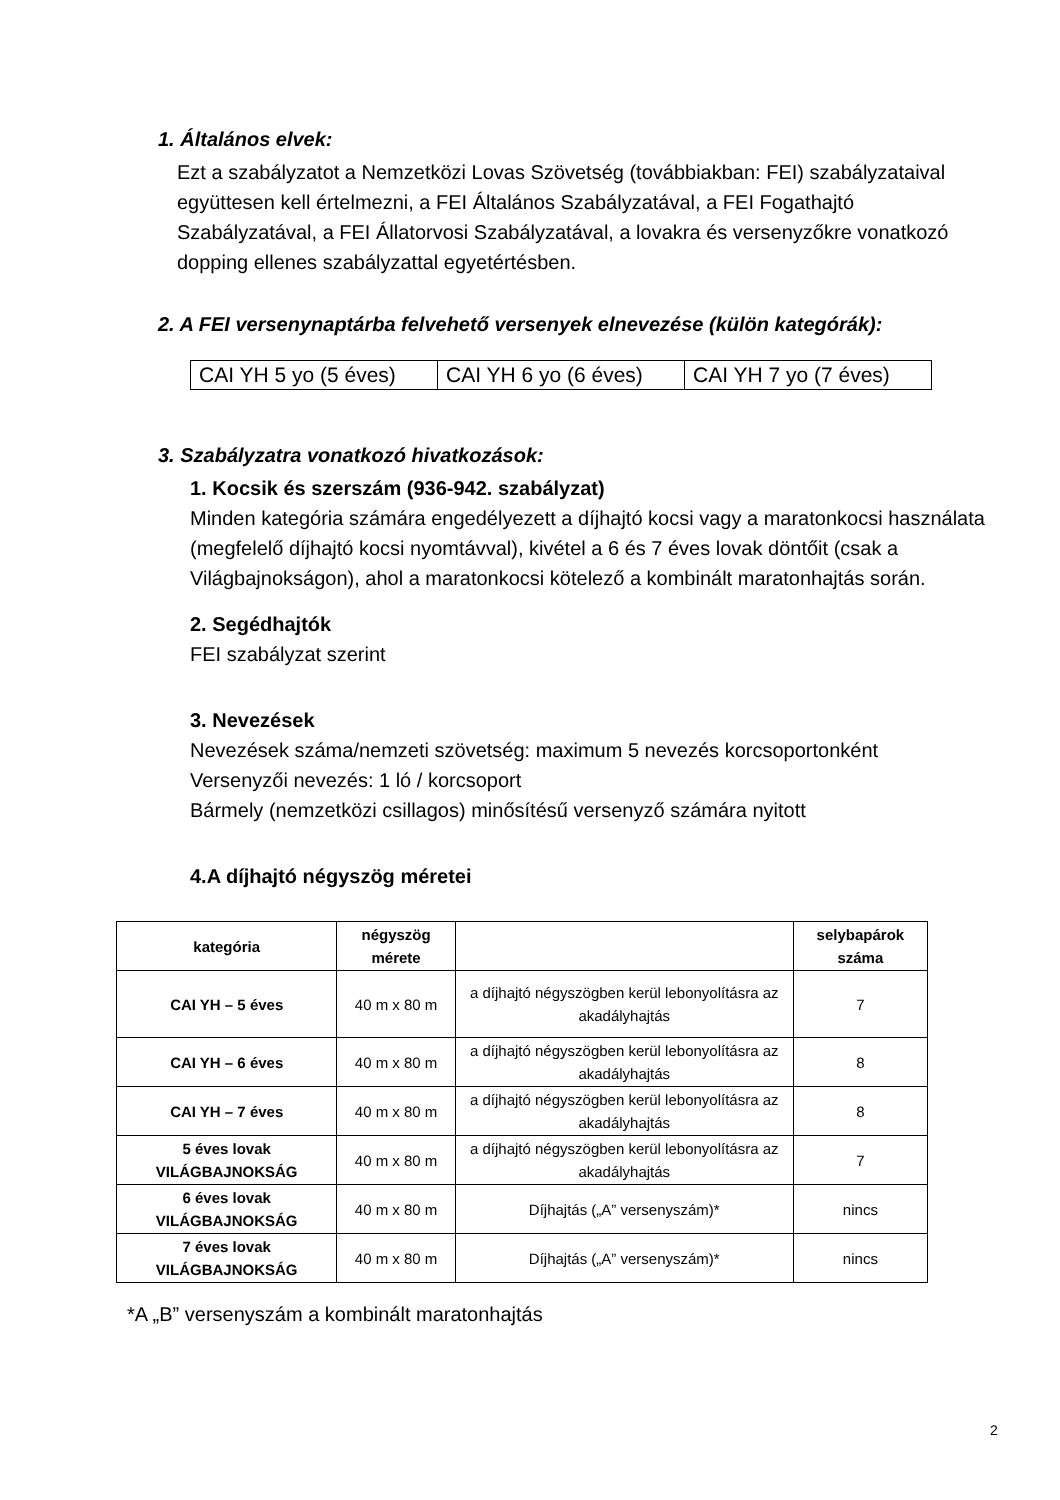1. Általános elvek:
Ezt a szabályzatot a Nemzetközi Lovas Szövetség (továbbiakban: FEI) szabályzataival együttesen kell értelmezni, a FEI Általános Szabályzatával, a FEI Fogathajtó Szabályzatával, a FEI Állatorvosi Szabályzatával, a lovakra és versenyzőkre vonatkozó dopping ellenes szabályzattal egyetértésben.
2. A FEI versenynaptárba felvehető versenyek elnevezése (külön kategórák):
| CAI YH 5 yo (5 éves) | CAI YH 6 yo (6 éves) | CAI YH 7 yo (7 éves) |
3. Szabályzatra vonatkozó hivatkozások:
1. Kocsik és szerszám (936-942. szabályzat)
Minden kategória számára engedélyezett a díjhajtó kocsi vagy a maratonkocsi használata (megfelelő díjhajtó kocsi nyomtávval), kivétel a 6 és 7 éves lovak döntőit (csak a Világbajnokságon), ahol a maratonkocsi kötelező a kombinált maratonhajtás során.
2. Segédhajtók
FEI szabályzat szerint
3. Nevezések
Nevezések száma/nemzeti szövetség: maximum 5 nevezés korcsoportonként
Versenyzői nevezés: 1 ló / korcsoport
Bármely (nemzetközi csillagos) minősítésű versenyző számára nyitott
4.A díjhajtó négyszög méretei
| kategória | négyszög mérete | | selybapárok száma |
| --- | --- | --- | --- |
| CAI YH – 5 éves | 40 m x 80 m | a díjhajtó négyszögben kerül lebonyolításra az akadályhajtás | 7 |
| CAI YH – 6 éves | 40 m x 80 m | a díjhajtó négyszögben kerül lebonyolításra az akadályhajtás | 8 |
| CAI YH – 7 éves | 40 m x 80 m | a díjhajtó négyszögben kerül lebonyolításra az akadályhajtás | 8 |
| 5 éves lovak VILÁGBAJNOKSÁG | 40 m x 80 m | a díjhajtó négyszögben kerül lebonyolításra az akadályhajtás | 7 |
| 6 éves lovak VILÁGBAJNOKSÁG | 40 m x 80 m | Díjhajtás („A” versenyszám)* | nincs |
| 7 éves lovak VILÁGBAJNOKSÁG | 40 m x 80 m | Díjhajtás („A” versenyszám)* | nincs |
*A „B” versenyszám a kombinált maratonhajtás
2